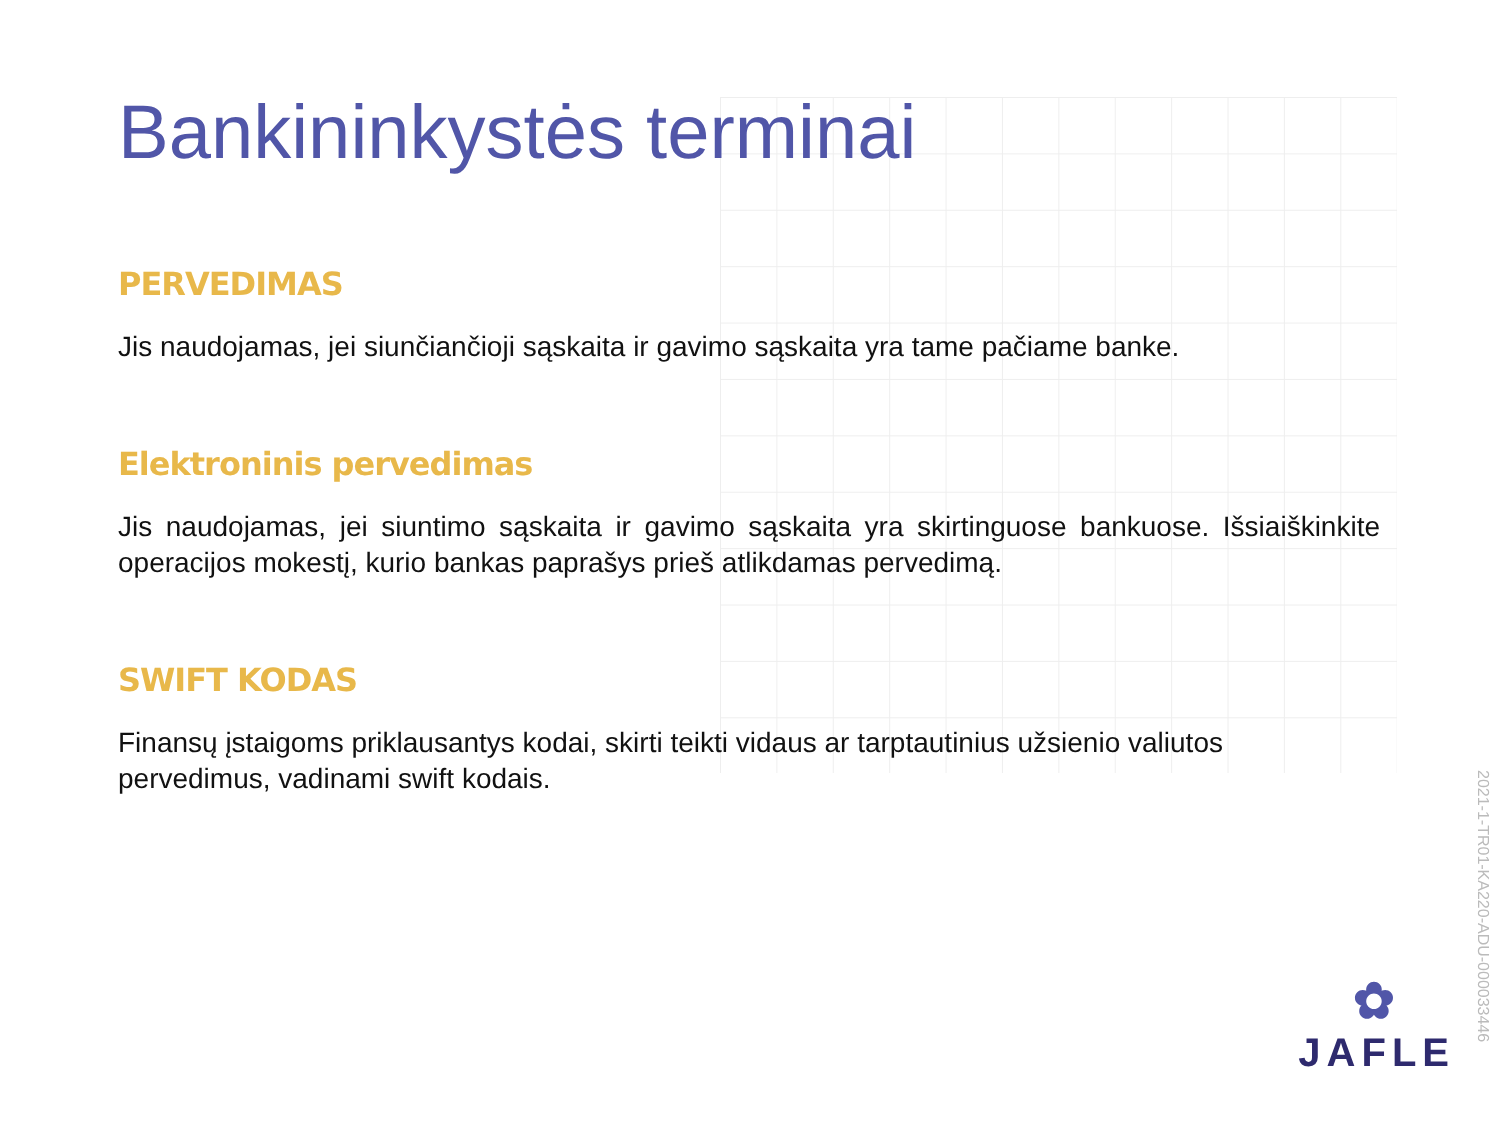Bankininkystės terminai
PERVEDIMAS
Jis naudojamas, jei siunčiančioji sąskaita ir gavimo sąskaita yra tame pačiame banke.
Elektroninis pervedimas
Jis naudojamas, jei siuntimo sąskaita ir gavimo sąskaita yra skirtinguose bankuose. Išsiaiškinkite operacijos mokestį, kurio bankas paprašys prieš atlikdamas pervedimą.
SWIFT KODAS
Finansų įstaigoms priklausantys kodai, skirti teikti vidaus ar tarptautinius užsienio valiutos pervedimus, vadinami swift kodais.
2021-1-TR01-KA220-ADU-000033446
✿
JAFLE